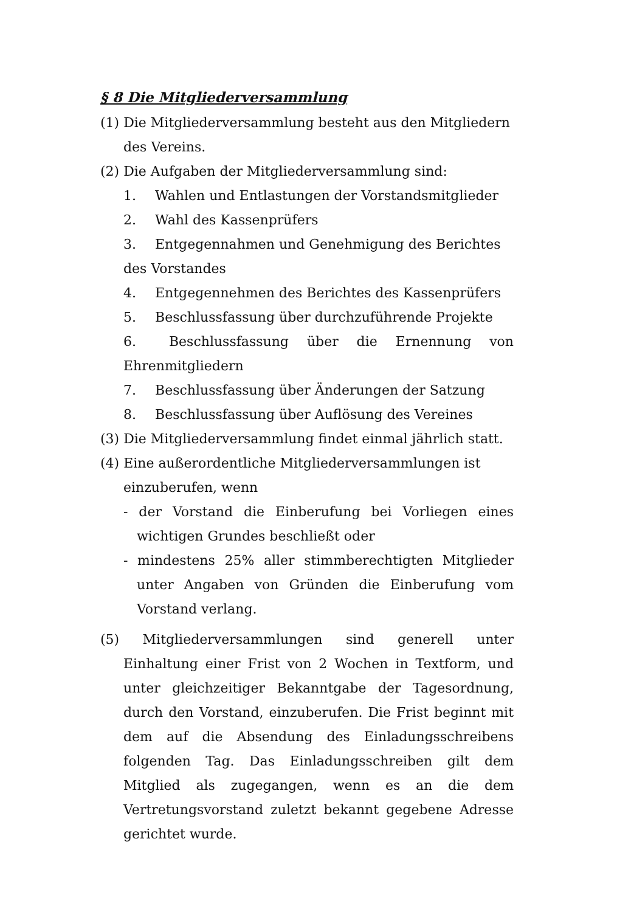§ 8 Die Mitgliederversammlung
(1) Die Mitgliederversammlung besteht aus den Mitgliedern des Vereins.
(2) Die Aufgaben der Mitgliederversammlung sind:
1. Wahlen und Entlastungen der Vorstandsmitglieder
2. Wahl des Kassenprüfers
3. Entgegennahmen und Genehmigung des Berichtes des Vorstandes
4. Entgegennehmen des Berichtes des Kassenprüfers
5. Beschlussfassung über durchzuführende Projekte
6. Beschlussfassung über die Ernennung von Ehrenmitgliedern
7. Beschlussfassung über Änderungen der Satzung
8. Beschlussfassung über Auflösung des Vereines
(3) Die Mitgliederversammlung findet einmal jährlich statt.
(4) Eine außerordentliche Mitgliederversammlungen ist einzuberufen, wenn
- der Vorstand die Einberufung bei Vorliegen eines wichtigen Grundes beschließt oder
- mindestens 25% aller stimmberechtigten Mitglieder unter Angaben von Gründen die Einberufung vom Vorstand verlang.
(5) Mitgliederversammlungen sind generell unter Einhaltung einer Frist von 2 Wochen in Textform, und unter gleichzeitiger Bekanntgabe der Tagesordnung, durch den Vorstand, einzuberufen. Die Frist beginnt mit dem auf die Absendung des Einladungsschreibens folgenden Tag. Das Einladungsschreiben gilt dem Mitglied als zugegangen, wenn es an die dem Vertretungsvorstand zuletzt bekannt gegebene Adresse gerichtet wurde.